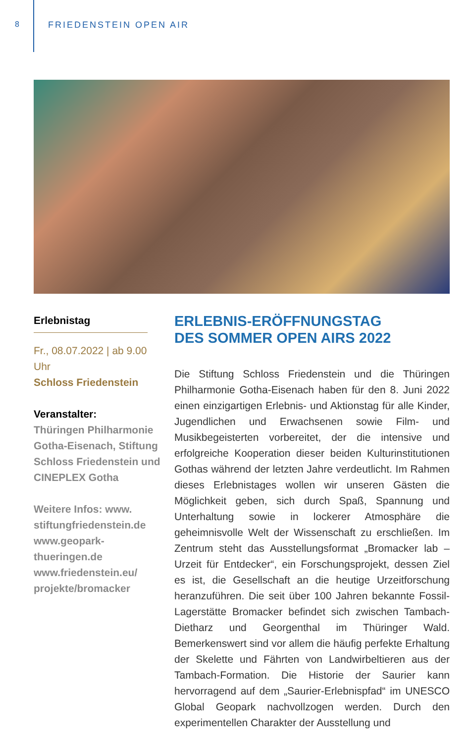8 FRIEDENSTEIN OPEN AIR
Erlebnistag
Fr., 08.07.2022 | ab 9.00 Uhr
Schloss Friedenstein
Veranstalter:
Thüringen Philharmonie Gotha-Eisenach, Stiftung Schloss Friedenstein und CINEPLEX Gotha
Weitere Infos: www. stiftungfriedenstein.de www.geopark-thueringen.de www.friedenstein.eu/ projekte/bromacker
ERLEBNIS-ERÖFFNUNGSTAG
DES SOMMER OPEN AIRS 2022
Die Stiftung Schloss Friedenstein und die Thüringen Philharmonie Gotha-Eisenach haben für den 8. Juni 2022 einen einzigartigen Erlebnis- und Aktionstag für alle Kinder, Jugendlichen und Erwachsenen sowie Film- und Musikbegeisterten vorbereitet, der die intensive und erfolgreiche Kooperation dieser beiden Kulturinstitutionen Gothas während der letzten Jahre verdeutlicht. Im Rahmen dieses Erlebnistages wollen wir unseren Gästen die Möglichkeit geben, sich durch Spaß, Spannung und Unterhaltung sowie in lockerer Atmosphäre die geheimnisvolle Welt der Wissenschaft zu erschließen. Im Zentrum steht das Ausstellungsformat „Bromacker lab – Urzeit für Entdecker“, ein Forschungsprojekt, dessen Ziel es ist, die Gesellschaft an die heutige Urzeitforschung heranzuführen. Die seit über 100 Jahren bekannte Fossil-Lagerstätte Bromacker befindet sich zwischen Tambach-Dietharz und Georgenthal im Thüringer Wald. Bemerkenswert sind vor allem die häufig perfekte Erhaltung der Skelette und Fährten von Landwirbeltieren aus der Tambach-Formation. Die Historie der Saurier kann hervorragend auf dem „Saurier-Erlebnispfad“ im UNESCO Global Geopark nachvollzogen werden. Durch den experimentellen Charakter der Ausstellung und